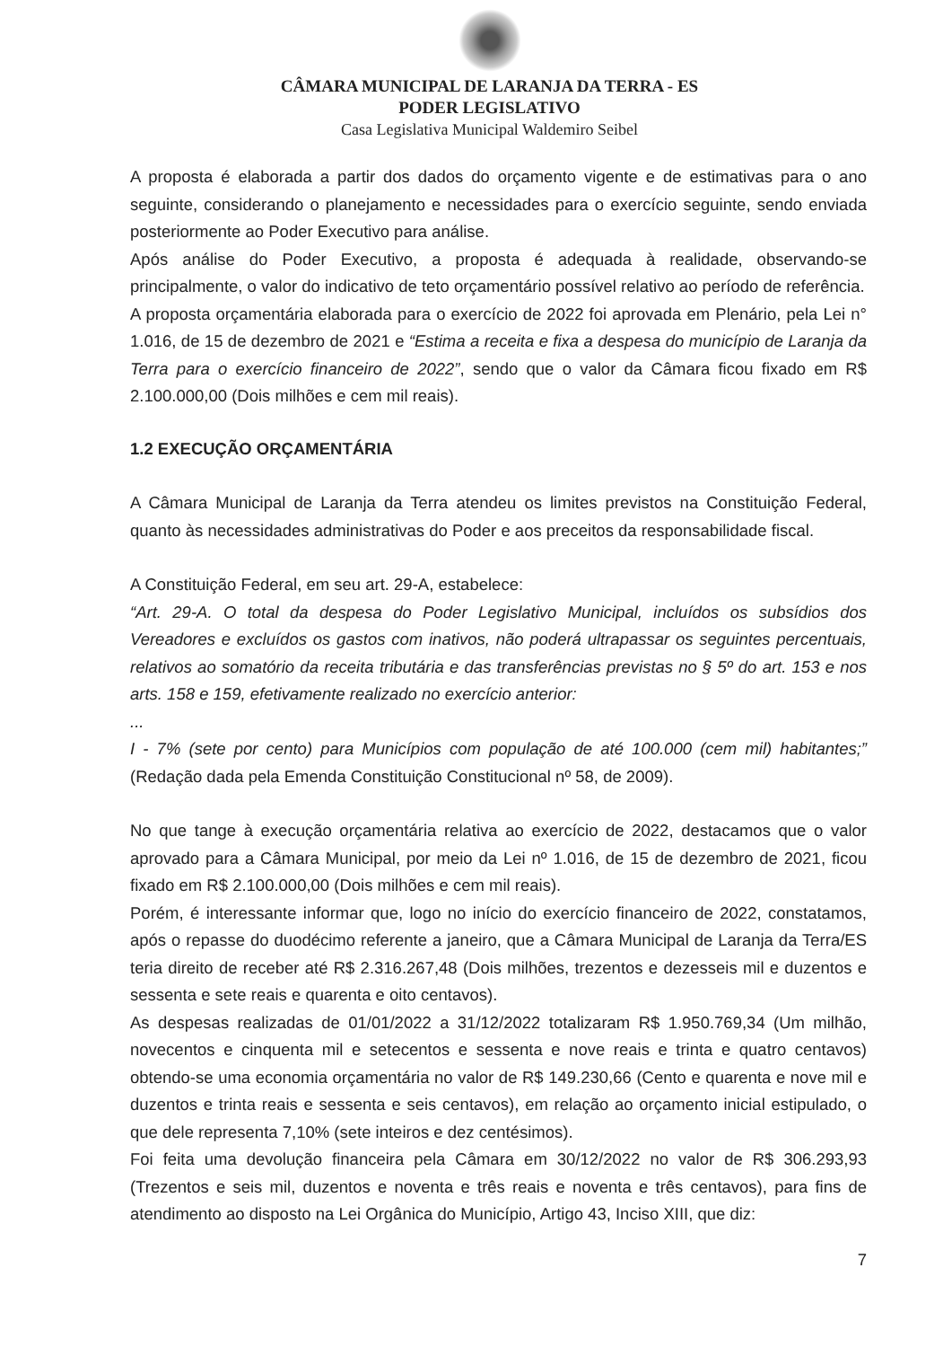CÂMARA MUNICIPAL DE LARANJA DA TERRA - ES
PODER LEGISLATIVO
Casa Legislativa Municipal Waldemiro Seibel
A proposta é elaborada a partir dos dados do orçamento vigente e de estimativas para o ano seguinte, considerando o planejamento e necessidades para o exercício seguinte, sendo enviada posteriormente ao Poder Executivo para análise.
Após análise do Poder Executivo, a proposta é adequada à realidade, observando-se principalmente, o valor do indicativo de teto orçamentário possível relativo ao período de referência.
A proposta orçamentária elaborada para o exercício de 2022 foi aprovada em Plenário, pela Lei n° 1.016, de 15 de dezembro de 2021 e “Estima a receita e fixa a despesa do município de Laranja da Terra para o exercício financeiro de 2022”, sendo que o valor da Câmara ficou fixado em R$ 2.100.000,00 (Dois milhões e cem mil reais).
1.2 EXECUÇÃO ORÇAMENTÁRIA
A Câmara Municipal de Laranja da Terra atendeu os limites previstos na Constituição Federal, quanto às necessidades administrativas do Poder e aos preceitos da responsabilidade fiscal.
A Constituição Federal, em seu art. 29-A, estabelece:
“Art. 29-A. O total da despesa do Poder Legislativo Municipal, incluídos os subsídios dos Vereadores e excluídos os gastos com inativos, não poderá ultrapassar os seguintes percentuais, relativos ao somatório da receita tributária e das transferências previstas no § 5º do art. 153 e nos arts. 158 e 159, efetivamente realizado no exercício anterior:
...
I - 7% (sete por cento) para Municípios com população de até 100.000 (cem mil) habitantes;” (Redação dada pela Emenda Constituição Constitucional nº 58, de 2009).
No que tange à execução orçamentária relativa ao exercício de 2022, destacamos que o valor aprovado para a Câmara Municipal, por meio da Lei nº 1.016, de 15 de dezembro de 2021, ficou fixado em R$ 2.100.000,00 (Dois milhões e cem mil reais).
Porém, é interessante informar que, logo no início do exercício financeiro de 2022, constatamos, após o repasse do duodécimo referente a janeiro, que a Câmara Municipal de Laranja da Terra/ES teria direito de receber até R$ 2.316.267,48 (Dois milhões, trezentos e dezesseis mil e duzentos e sessenta e sete reais e quarenta e oito centavos).
As despesas realizadas de 01/01/2022 a 31/12/2022 totalizaram R$ 1.950.769,34 (Um milhão, novecentos e cinquenta mil e setecentos e sessenta e nove reais e trinta e quatro centavos) obtendo-se uma economia orçamentária no valor de R$ 149.230,66 (Cento e quarenta e nove mil e duzentos e trinta reais e sessenta e seis centavos), em relação ao orçamento inicial estipulado, o que dele representa 7,10% (sete inteiros e dez centésimos).
Foi feita uma devolução financeira pela Câmara em 30/12/2022 no valor de R$ 306.293,93 (Trezentos e seis mil, duzentos e noventa e três reais e noventa e três centavos), para fins de atendimento ao disposto na Lei Orgânica do Município, Artigo 43, Inciso XIII, que diz:
7